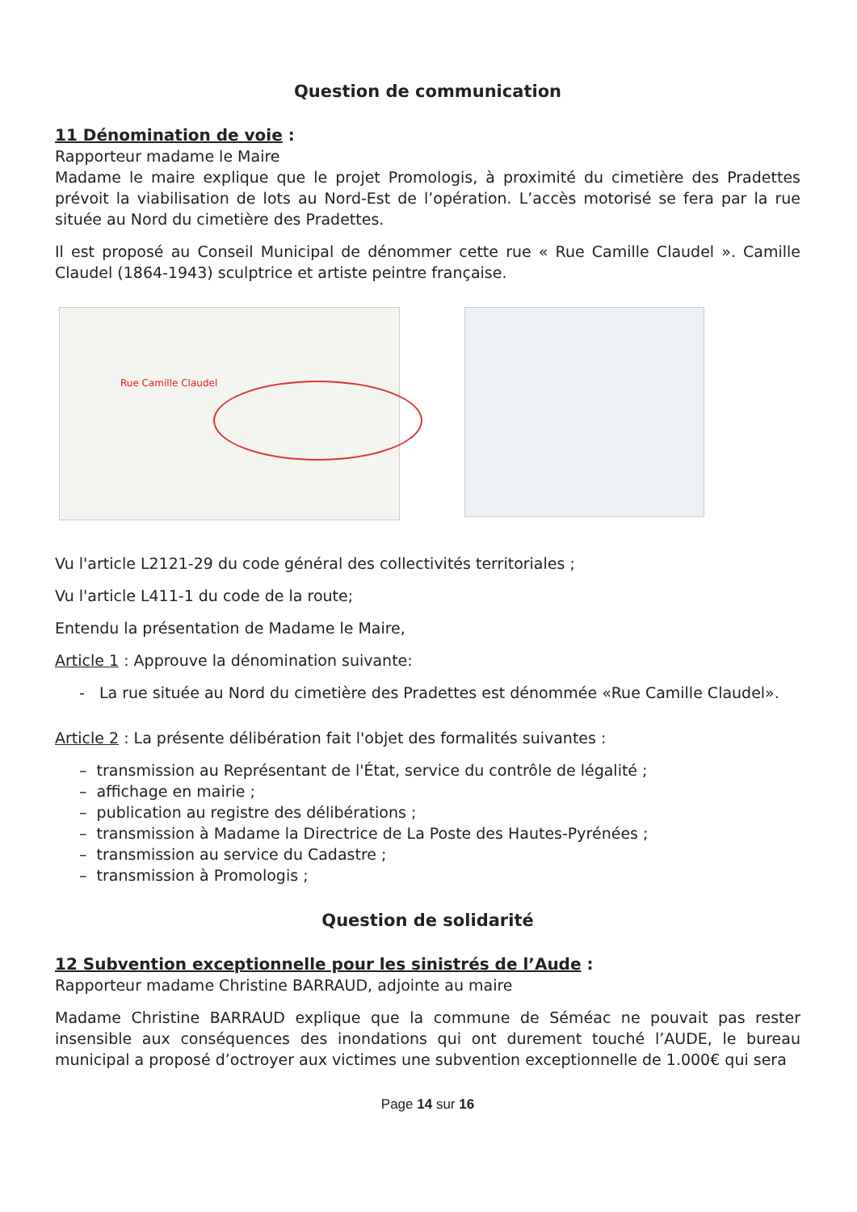Question de communication
11 Dénomination de voie :
Rapporteur madame le Maire
Madame le maire explique que le projet Promologis, à proximité du cimetière des Pradettes prévoit la viabilisation de lots au Nord-Est de l’opération. L’accès motorisé se fera par la rue située au Nord du cimetière des Pradettes.
Il est proposé au Conseil Municipal de dénommer cette rue « Rue Camille Claudel ». Camille Claudel (1864-1943) sculptrice et artiste peintre française.
Rue Camille Claudel
Vu l'article L2121-29 du code général des collectivités territoriales ;
Vu l'article L411-1 du code de la route;
Entendu la présentation de Madame le Maire,
Article 1 : Approuve la dénomination suivante:
- La rue située au Nord du cimetière des Pradettes est dénommée «Rue Camille Claudel».
Article 2 : La présente délibération fait l'objet des formalités suivantes :
– transmission au Représentant de l'État, service du contrôle de légalité ;
– affichage en mairie ;
– publication au registre des délibérations ;
– transmission à Madame la Directrice de La Poste des Hautes-Pyrénées ;
– transmission au service du Cadastre ;
– transmission à Promologis ;
Question de solidarité
12 Subvention exceptionnelle pour les sinistrés de l’Aude :
Rapporteur madame Christine BARRAUD, adjointe au maire
Madame Christine BARRAUD explique que la commune de Séméac ne pouvait pas rester insensible aux conséquences des inondations qui ont durement touché l’AUDE, le bureau municipal a proposé d’octroyer aux victimes une subvention exceptionnelle de 1.000€ qui sera
Page 14 sur 16